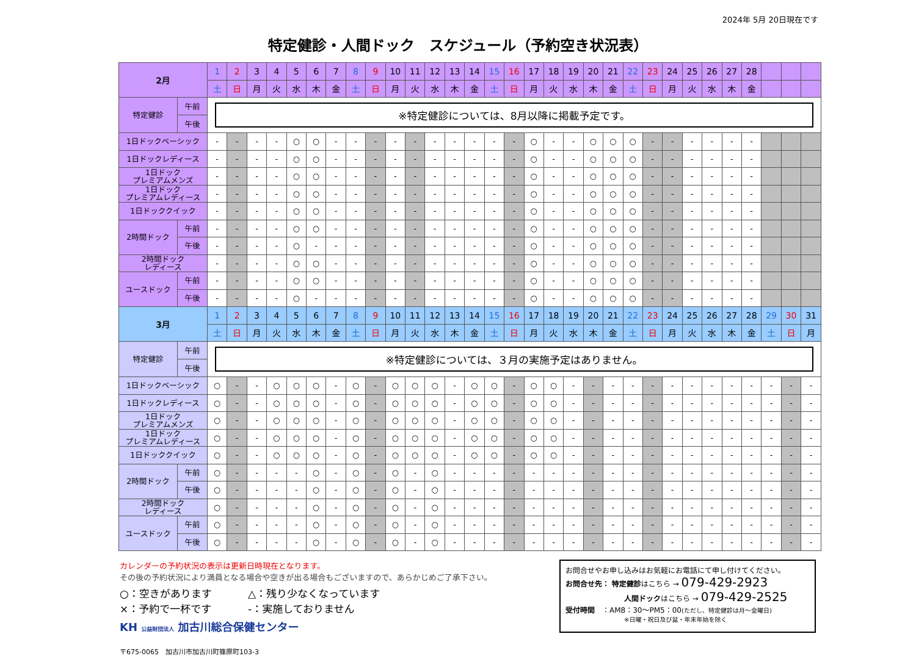2024年 5月 20日現在です
特定健診・人間ドック　スケジュール（予約空き状況表）
| 2月 | | 1 | 2 | 3 | 4 | 5 | 6 | 7 | 8 | 9 | 10 | 11 | 12 | 13 | 14 | 15 | 16 | 17 | 18 | 19 | 20 | 21 | 22 | 23 | 24 | 25 | 26 | 27 | 28 | | | |
| | | 土 | 日 | 月 | 火 | 水 | 木 | 金 | 土 | 日 | 月 | 火 | 水 | 木 | 金 | 土 | 日 | 月 | 火 | 水 | 木 | 金 | 土 | 日 | 月 | 火 | 水 | 木 | 金 | | | |
| 特定健診 | 午前 | ※特定健診については、8月以降に掲載予定です。 | | | | | | | | | | | | | | | | | | | | | | | | | | | | | | |
| | 午後 | | | | | | | | | | | | | | | | | | | | | | | | | | | | | | | |
| 1日ドックベーシック | | - | - | - | - | ○ | ○ | - | - | - | - | - | - | - | - | - | - | ○ | - | - | ○ | ○ | ○ | - | - | - | - | - | - | | | |
| 1日ドックレディース | | - | - | - | - | ○ | ○ | - | - | - | - | - | - | - | - | - | - | ○ | - | - | ○ | ○ | ○ | - | - | - | - | - | - | | | |
| 1日ドック プレミアムメンズ | | - | - | - | - | ○ | ○ | - | - | - | - | - | - | - | - | - | - | ○ | - | - | ○ | ○ | ○ | - | - | - | - | - | - | | | |
| 1日ドック プレミアムレディース | | - | - | - | - | ○ | ○ | - | - | - | - | - | - | - | - | - | - | ○ | - | - | ○ | ○ | ○ | - | - | - | - | - | - | | | |
| 1日ドッククイック | | - | - | - | - | ○ | ○ | - | - | - | - | - | - | - | - | - | - | ○ | - | - | ○ | ○ | ○ | - | - | - | - | - | - | | | |
| 2時間ドック | 午前 | - | - | - | - | ○ | ○ | - | - | - | - | - | - | - | - | - | - | ○ | - | - | ○ | ○ | ○ | - | - | - | - | - | - | | | |
| | 午後 | - | - | - | - | ○ | - | - | - | - | - | - | - | - | - | - | - | ○ | - | - | ○ | ○ | ○ | - | - | - | - | - | - | | | |
| 2時間ドック レディース | | - | - | - | - | ○ | ○ | - | - | - | - | - | - | - | - | - | - | ○ | - | - | ○ | ○ | ○ | - | - | - | - | - | - | | | |
| ユースドック | 午前 | - | - | - | - | ○ | ○ | - | - | - | - | - | - | - | - | - | - | ○ | - | - | ○ | ○ | ○ | - | - | - | - | - | - | | | |
| | 午後 | - | - | - | - | ○ | - | - | - | - | - | - | - | - | - | - | - | ○ | - | - | ○ | ○ | ○ | - | - | - | - | - | - | | | |
| 3月 | | 1 | 2 | 3 | 4 | 5 | 6 | 7 | 8 | 9 | 10 | 11 | 12 | 13 | 14 | 15 | 16 | 17 | 18 | 19 | 20 | 21 | 22 | 23 | 24 | 25 | 26 | 27 | 28 | 29 | 30 | 31 |
| | | 土 | 日 | 月 | 火 | 水 | 木 | 金 | 土 | 日 | 月 | 火 | 水 | 木 | 金 | 土 | 日 | 月 | 火 | 水 | 木 | 金 | 土 | 日 | 月 | 火 | 水 | 木 | 金 | 土 | 日 | 月 |
| 特定健診 | 午前 | ※特定健診については、３月の実施予定はありません。 | | | | | | | | | | | | | | | | | | | | | | | | | | | | | | |
| | 午後 | | | | | | | | | | | | | | | | | | | | | | | | | | | | | | | |
| 1日ドックベーシック | | ○ | - | - | ○ | ○ | ○ | - | ○ | - | ○ | ○ | ○ | - | ○ | ○ | - | ○ | ○ | - | - | - | - | - | - | - | - | - | - | - | - | - |
| 1日ドックレディース | | ○ | - | - | ○ | ○ | ○ | - | ○ | - | ○ | ○ | ○ | - | ○ | ○ | - | ○ | ○ | - | - | - | - | - | - | - | - | - | - | - | - | - |
| 1日ドック プレミアムメンズ | | ○ | - | - | ○ | ○ | ○ | - | ○ | - | ○ | ○ | ○ | - | ○ | ○ | - | ○ | ○ | - | - | - | - | - | - | - | - | - | - | - | - | - |
| 1日ドック プレミアムレディース | | ○ | - | - | ○ | ○ | ○ | - | ○ | - | ○ | ○ | ○ | - | ○ | ○ | - | ○ | ○ | - | - | - | - | - | - | - | - | - | - | - | - | - |
| 1日ドッククイック | | ○ | - | - | ○ | ○ | ○ | - | ○ | - | ○ | ○ | ○ | - | ○ | ○ | - | ○ | ○ | - | - | - | - | - | - | - | - | - | - | - | - | - |
| 2時間ドック | 午前 | ○ | - | - | - | - | ○ | - | ○ | - | ○ | - | ○ | - | - | - | - | - | - | - | - | - | - | - | - | - | - | - | - | - | - | - |
| | 午後 | ○ | - | - | - | - | ○ | - | ○ | - | ○ | - | ○ | - | - | - | - | - | - | - | - | - | - | - | - | - | - | - | - | - | - | - |
| 2時間ドック レディース | | ○ | - | - | - | - | ○ | - | ○ | - | ○ | - | ○ | - | - | - | - | - | - | - | - | - | - | - | - | - | - | - | - | - | - | - |
| ユースドック | 午前 | ○ | - | - | - | - | ○ | - | ○ | - | ○ | - | ○ | - | - | - | - | - | - | - | - | - | - | - | - | - | - | - | - | - | - | - |
| | 午後 | ○ | - | - | - | - | ○ | - | ○ | - | ○ | - | ○ | - | - | - | - | - | - | - | - | - | - | - | - | - | - | - | - | - | - | - |
カレンダーの予約状況の表示は更新日時現在となります。
その後の予約状況により満員となる場合や空きが出る場合もございますので、あらかじめご了承下さい。
○：空きがあります
△：残り少なくなっています
×：予約で一杯です
-：実施しておりません
KH 公益財団法人 加古川総合保健センター
〒675-0065　加古川市加古川町篠原町103-3
お問合せやお申し込みはお気軽にお電話にて申し付けてください。
お問合せ先： 特定健診はこちら → 079-429-2923
人間ドックはこちら → 079-429-2525
受付時間　：AM8：30〜PM5：00(ただし、特定健診は月～金曜日)
※日曜・祝日及び盆・年末年始を除く